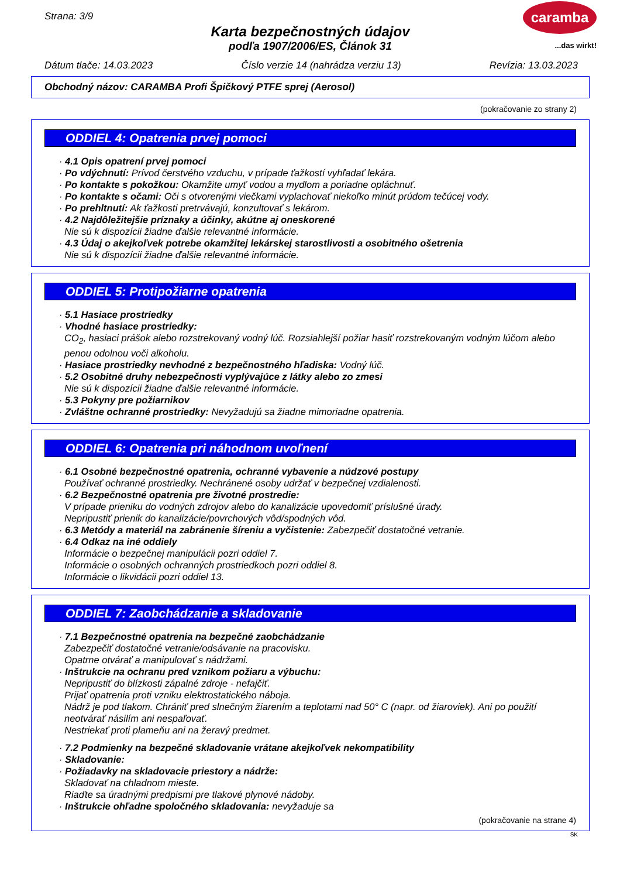caramba
...das wirkt!
Strana: 3/9
Karta bezpečnostných údajov
podľa 1907/2006/ES, Článok 31
Dátum tlače: 14.03.2023 Číslo verzie 14 (nahrádza verziu 13) Revízia: 13.03.2023
Obchodný názov: CARAMBA Profi Špičkový PTFE sprej (Aerosol)
(pokračovanie zo strany 2)
ODDIEL 4: Opatrenia prvej pomoci
· 4.1 Opis opatrení prvej pomoci
· Po vdýchnutí: Prívod čerstvého vzduchu, v prípade ťažkostí vyhľadať lekára.
· Po kontakte s pokožkou: Okamžite umyť vodou a mydlom a poriadne opláchnuť.
· Po kontakte s očami: Oči s otvorenými viečkami vyplachovať niekoľko minút prúdom tečúcej vody.
· Po prehltnutí: Ak ťažkosti pretrvávajú, konzultovať s lekárom.
· 4.2 Najdôležitejšie príznaky a účinky, akútne aj oneskorené
Nie sú k dispozícii žiadne ďalšie relevantné informácie.
· 4.3 Údaj o akejkoľvek potrebe okamžitej lekárskej starostlivosti a osobitného ošetrenia
Nie sú k dispozícii žiadne ďalšie relevantné informácie.
ODDIEL 5: Protipožiarne opatrenia
· 5.1 Hasiace prostriedky
· Vhodné hasiace prostriedky:
CO<sub>2</sub>, hasiaci prášok alebo rozstrekovaný vodný lúč. Rozsiahlejší požiar hasiť rozstrekovaným vodným lúčom alebo penou odolnou voči alkoholu.
· Hasiace prostriedky nevhodné z bezpečnostného hľadiska: Vodný lúč.
· 5.2 Osobitné druhy nebezpečnosti vyplývajúce z látky alebo zo zmesi
Nie sú k dispozícii žiadne ďalšie relevantné informácie.
· 5.3 Pokyny pre požiarnikov
· Zvláštne ochranné prostriedky: Nevyžadujú sa žiadne mimoriadne opatrenia.
ODDIEL 6: Opatrenia pri náhodnom uvoľnení
· 6.1 Osobné bezpečnostné opatrenia, ochranné vybavenie a núdzové postupy
Používať ochranné prostriedky. Nechránené osoby udržať v bezpečnej vzdialenosti.
· 6.2 Bezpečnostné opatrenia pre životné prostredie:
V prípade prieniku do vodných zdrojov alebo do kanalizácie upovedomiť príslušné úrady.
Nepripustiť prienik do kanalizácie/povrchových vôd/spodných vôd.
· 6.3 Metódy a materiál na zabránenie šíreniu a vyčistenie: Zabezpečiť dostatočné vetranie.
· 6.4 Odkaz na iné oddiely
Informácie o bezpečnej manipulácii pozri oddiel 7.
Informácie o osobných ochranných prostriedkoch pozri oddiel 8.
Informácie o likvidácii pozri oddiel 13.
ODDIEL 7: Zaobchádzanie a skladovanie
· 7.1 Bezpečnostné opatrenia na bezpečné zaobchádzanie
Zabezpečiť dostatočné vetranie/odsávanie na pracovisku.
Opatrne otvárať a manipulovať s nádržami.
· Inštrukcie na ochranu pred vznikom požiaru a výbuchu:
Nepripustiť do blízkosti zápalné zdroje - nefajčiť.
Prijať opatrenia proti vzniku elektrostatického náboja.
Nádrž je pod tlakom. Chrániť pred slnečným žiarením a teplotami nad 50° C (napr. od žiaroviek). Ani po použití neotvárať násilím ani nespaľovať.
Nestriekať proti plameňu ani na žeravý predmet.
· 7.2 Podmienky na bezpečné skladovanie vrátane akejkoľvek nekompatibility
· Skladovanie:
· Požiadavky na skladovacie priestory a nádrže:
Skladovať na chladnom mieste.
Riaďte sa úradnými predpismi pre tlakové plynové nádoby.
· Inštrukcie ohľadne spoločného skladovania: nevyžaduje sa
(pokračovanie na strane 4)
SK